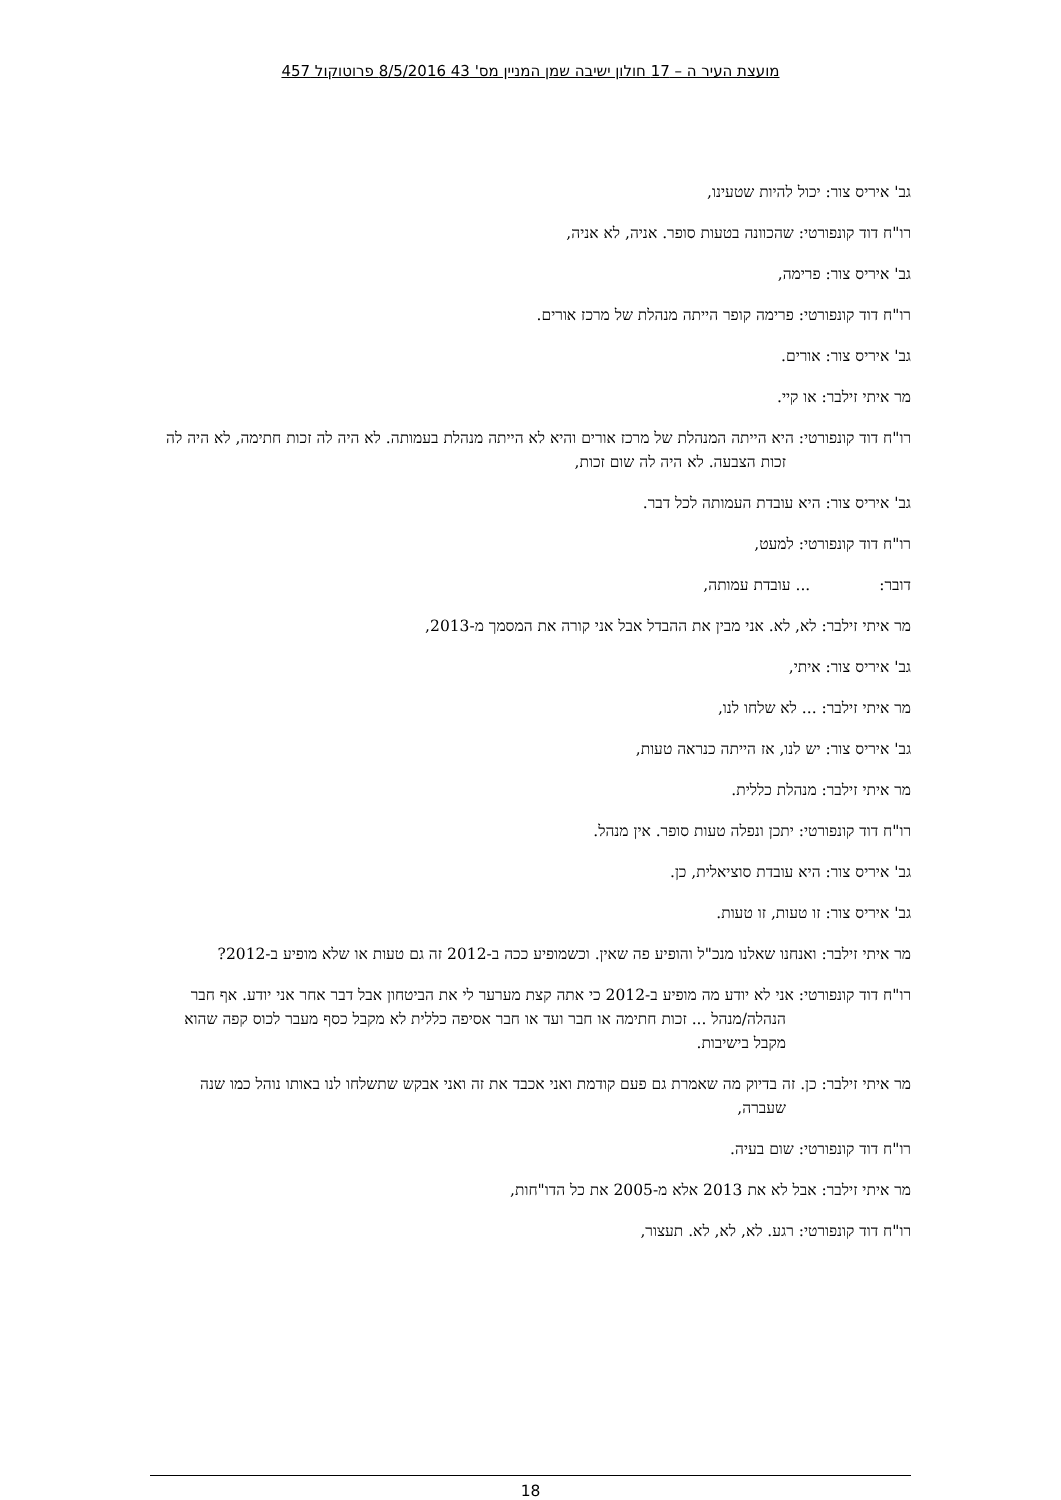מועצת העיר ה – 17 חולון ישיבה שמן המניין מס' 43 8/5/2016 פרוטוקול 457
גב' איריס צור: יכול להיות שטעינו,
רו"ח דוד קונפורטי: שהכוונה בטעות סופר. אניה, לא אניה,
גב' איריס צור: פרימה,
רו"ח דוד קונפורטי: פרימה קופר הייתה מנהלת של מרכז אורים.
גב' איריס צור: אורים.
מר איתי זילבר: או קיי.
רו"ח דוד קונפורטי: היא הייתה המנהלת של מרכז אורים והיא לא הייתה מנהלת בעמותה. לא היה לה זכות חתימה, לא היה לה זכות הצבעה. לא היה לה שום זכות,
גב' איריס צור: היא עובדת העמותה לכל דבר.
רו"ח דוד קונפורטי: למעט,
דובר: ... עובדת עמותה,
מר איתי זילבר: לא, לא. אני מבין את ההבדל אבל אני קורה את המסמך מ-2013,
גב' איריס צור: איתי,
מר איתי זילבר: ... לא שלחו לנו,
גב' איריס צור: יש לנו, אז הייתה כנראה טעות,
מר איתי זילבר: מנהלת כללית.
רו"ח דוד קונפורטי: יתכן ונפלה טעות סופר. אין מנהל.
גב' איריס צור: היא עובדת סוציאלית, כן.
גב' איריס צור: זו טעות, זו טעות.
מר איתי זילבר: ואנחנו שאלנו מנכ"ל והופיע פה שאין. וכשמופיע ככה ב-2012 זה גם טעות או שלא מופיע ב-2012?
רו"ח דוד קונפורטי: אני לא יודע מה מופיע ב-2012 כי אתה קצת מערער לי את הביטחון אבל דבר אחר אני יודע. אף חבר הנהלה/מנהל ... זכות חתימה או חבר ועד או חבר אסיפה כללית לא מקבל כסף מעבר לכוס קפה שהוא מקבל בישיבות.
מר איתי זילבר: כן. זה בדיוק מה שאמרת גם פעם קודמת ואני אכבד את זה ואני אבקש שתשלחו לנו באותו נוהל כמו שנה שעברה,
רו"ח דוד קונפורטי: שום בעיה.
מר איתי זילבר: אבל לא את 2013 אלא מ-2005 את כל הדו"חות,
רו"ח דוד קונפורטי: רגע. לא, לא, לא. תעצור,
18